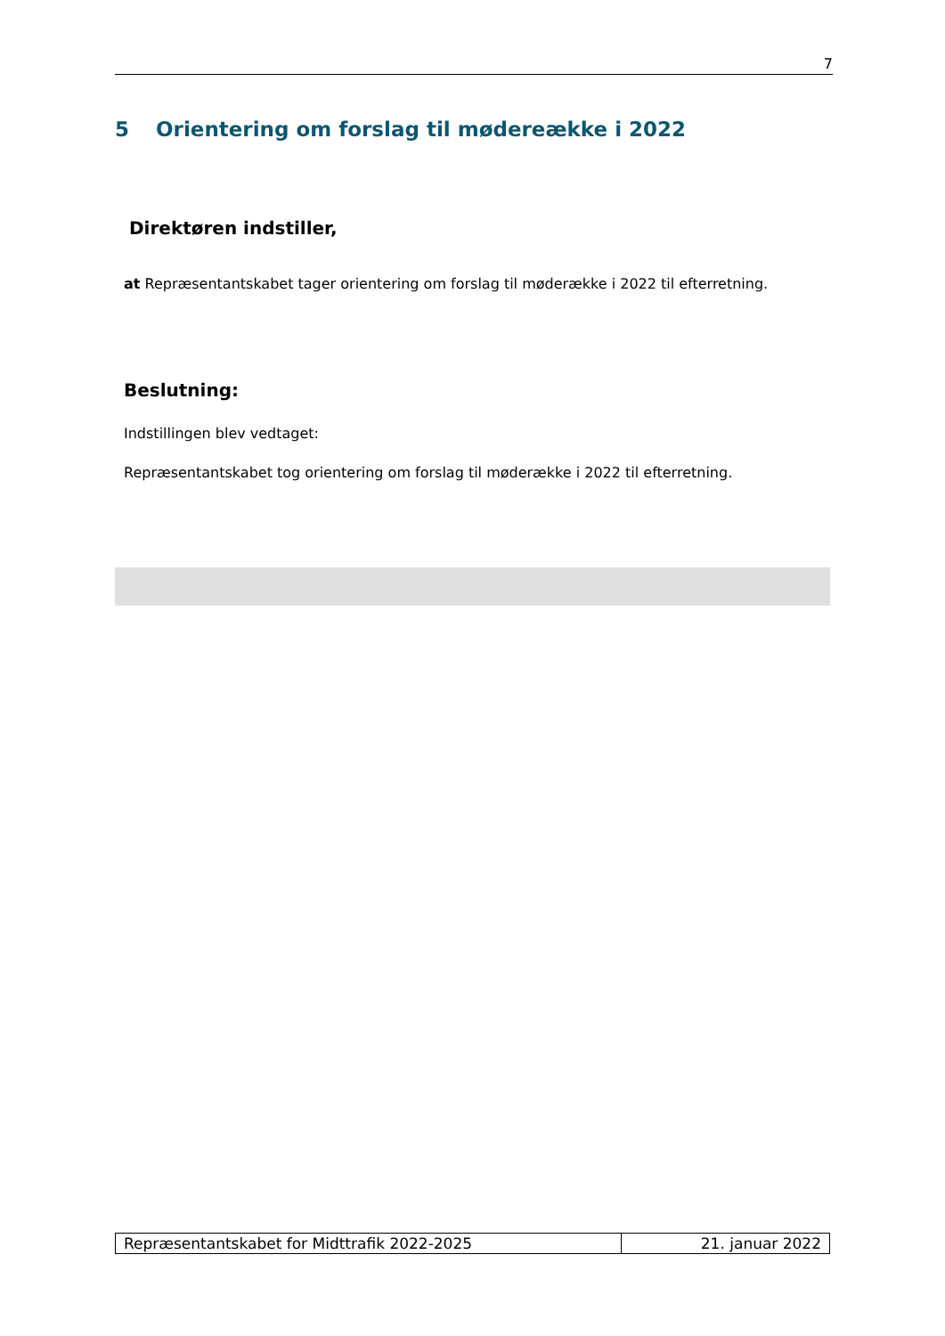7
5 Orientering om forslag til mødereække i 2022
Direktøren indstiller,
at Repræsentantskabet tager orientering om forslag til møderække i 2022 til efterretning.
Beslutning:
Indstillingen blev vedtaget:
Repræsentantskabet tog orientering om forslag til møderække i 2022 til efterretning.
| Repræsentantskabet for Midttrafik 2022-2025 | 21. januar 2022 |